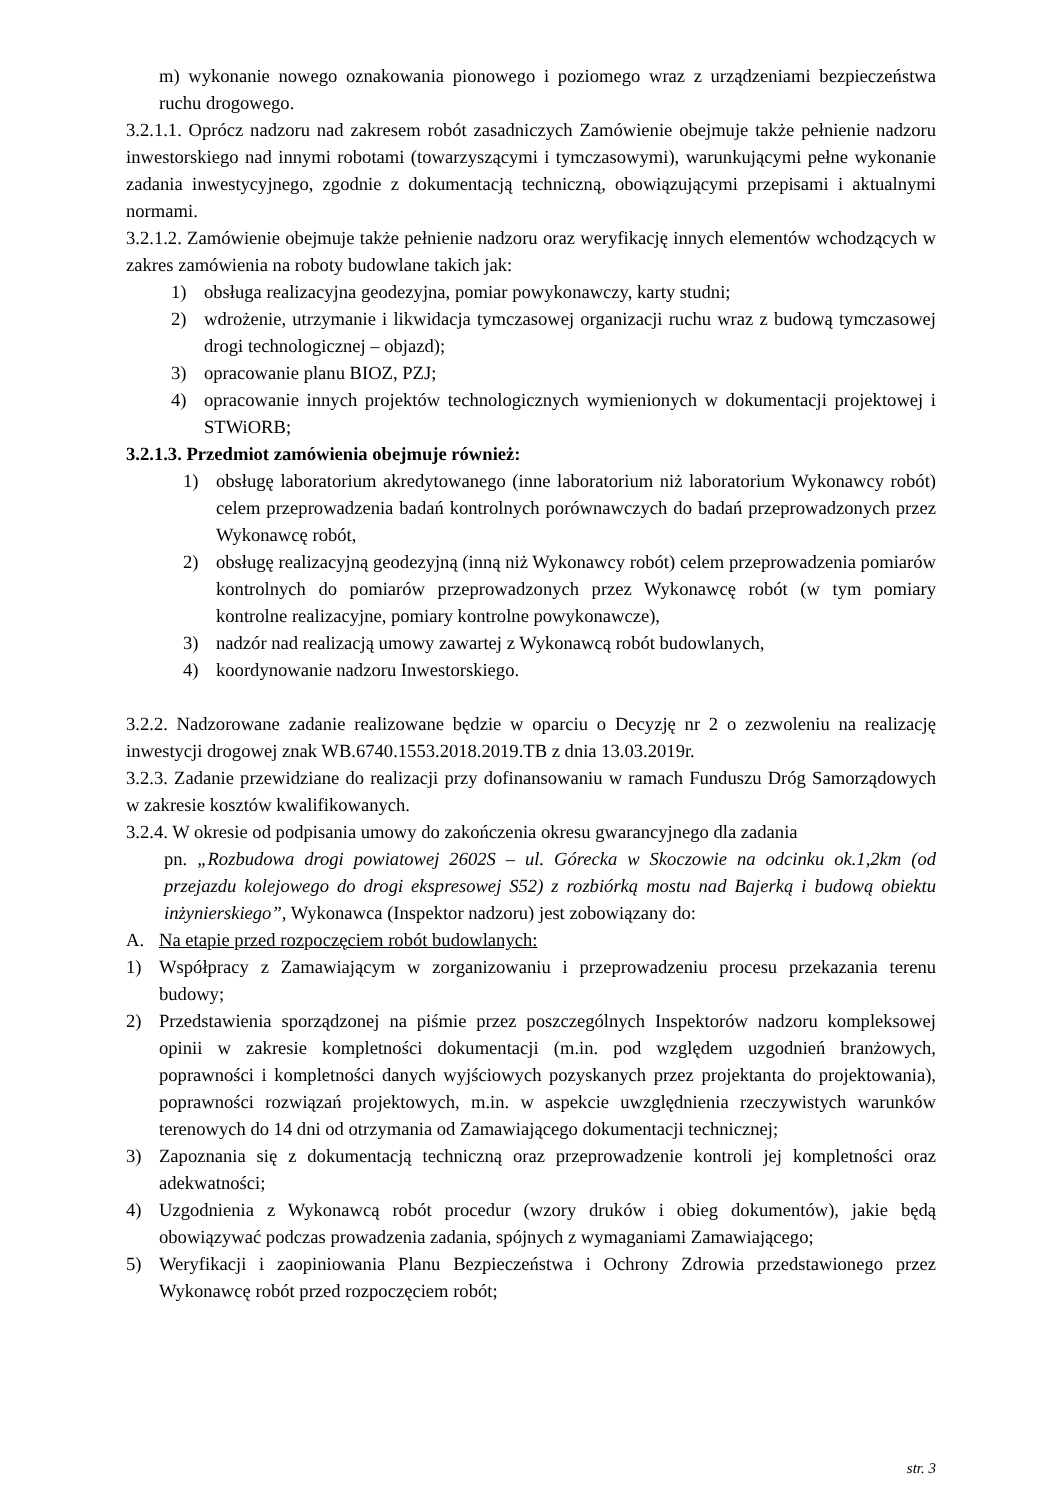m) wykonanie nowego oznakowania pionowego i poziomego wraz z urządzeniami bezpieczeństwa ruchu drogowego.
3.2.1.1. Oprócz nadzoru nad zakresem robót zasadniczych Zamówienie obejmuje także pełnienie nadzoru inwestorskiego nad innymi robotami (towarzyszącymi i tymczasowymi), warunkującymi pełne wykonanie zadania inwestycyjnego, zgodnie z dokumentacją techniczną, obowiązującymi przepisami i aktualnymi normami.
3.2.1.2. Zamówienie obejmuje także pełnienie nadzoru oraz weryfikację innych elementów wchodzących w zakres zamówienia na roboty budowlane takich jak:
1) obsługa realizacyjna geodezyjna, pomiar powykonawczy, karty studni;
2) wdrożenie, utrzymanie i likwidacja tymczasowej organizacji ruchu wraz z budową tymczasowej drogi technologicznej – objazd);
3) opracowanie planu BIOZ, PZJ;
4) opracowanie innych projektów technologicznych wymienionych w dokumentacji projektowej i STWiORB;
3.2.1.3. Przedmiot zamówienia obejmuje również:
1) obsługę laboratorium akredytowanego (inne laboratorium niż laboratorium Wykonawcy robót) celem przeprowadzenia badań kontrolnych porównawczych do badań przeprowadzonych przez Wykonawcę robót,
2) obsługę realizacyjną geodezyjną (inną niż Wykonawcy robót) celem przeprowadzenia pomiarów kontrolnych do pomiarów przeprowadzonych przez Wykonawcę robót (w tym pomiary kontrolne realizacyjne, pomiary kontrolne powykonawcze),
3) nadzór nad realizacją umowy zawartej z Wykonawcą robót budowlanych,
4) koordynowanie nadzoru Inwestorskiego.
3.2.2. Nadzorowane zadanie realizowane będzie w oparciu o Decyzję nr 2 o zezwoleniu na realizację inwestycji drogowej znak WB.6740.1553.2018.2019.TB z dnia 13.03.2019r.
3.2.3. Zadanie przewidziane do realizacji przy dofinansowaniu w ramach Funduszu Dróg Samorządowych w zakresie kosztów kwalifikowanych.
3.2.4. W okresie od podpisania umowy do zakończenia okresu gwarancyjnego dla zadania
pn. „Rozbudowa drogi powiatowej 2602S – ul. Górecka w Skoczowie na odcinku ok.1,2km (od przejazdu kolejowego do drogi ekspresowej S52) z rozbiórką mostu nad Bajerką i budową obiektu inżynierskiego”, Wykonawca (Inspektor nadzoru) jest zobowiązany do:
A. Na etapie przed rozpoczęciem robót budowlanych:
1) Współpracy z Zamawiającym w zorganizowaniu i przeprowadzeniu procesu przekazania terenu budowy;
2) Przedstawienia sporządzonej na piśmie przez poszczególnych Inspektorów nadzoru kompleksowej opinii w zakresie kompletności dokumentacji (m.in. pod względem uzgodnień branżowych, poprawności i kompletności danych wyjściowych pozyskanych przez projektanta do projektowania), poprawności rozwiązań projektowych, m.in. w aspekcie uwzględnienia rzeczywistych warunków terenowych do 14 dni od otrzymania od Zamawiającego dokumentacji technicznej;
3) Zapoznania się z dokumentacją techniczną oraz przeprowadzenie kontroli jej kompletności oraz adekwatności;
4) Uzgodnienia z Wykonawcą robót procedur (wzory druków i obieg dokumentów), jakie będą obowiązywać podczas prowadzenia zadania, spójnych z wymaganiami Zamawiającego;
5) Weryfikacji i zaopiniowania Planu Bezpieczeństwa i Ochrony Zdrowia przedstawionego przez Wykonawcę robót przed rozpoczęciem robót;
str. 3